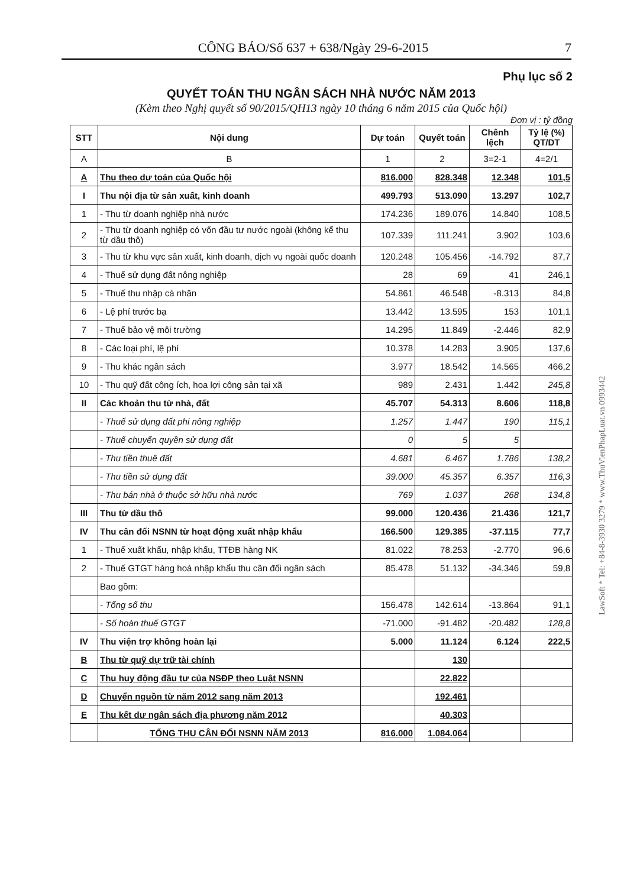CÔNG BÁO/Số 637 + 638/Ngày 29-6-2015 7
Phụ lục số 2
QUYẾT TOÁN THU NGÂN SÁCH NHÀ NƯỚC NĂM 2013
(Kèm theo Nghị quyết số 90/2015/QH13 ngày 10 tháng 6 năm 2015 của Quốc hội)
Đơn vị : tỷ đồng
| STT | Nội dung | Dự toán | Quyết toán | Chênh lệch | Tỷ lệ (%) QT/DT |
| --- | --- | --- | --- | --- | --- |
| A | B | 1 | 2 | 3=2-1 | 4=2/1 |
| A | Thu theo dự toán của Quốc hội | 816.000 | 828.348 | 12.348 | 101,5 |
| I | Thu nội địa từ sản xuất, kinh doanh | 499.793 | 513.090 | 13.297 | 102,7 |
| 1 | - Thu từ doanh nghiệp nhà nước | 174.236 | 189.076 | 14.840 | 108,5 |
| 2 | - Thu từ doanh nghiệp có vốn đầu tư nước ngoài (không kể thu từ dầu thô) | 107.339 | 111.241 | 3.902 | 103,6 |
| 3 | - Thu từ khu vực sản xuất, kinh doanh, dịch vụ ngoài quốc doanh | 120.248 | 105.456 | -14.792 | 87,7 |
| 4 | - Thuế sử dụng đất nông nghiệp | 28 | 69 | 41 | 246,1 |
| 5 | - Thuế thu nhập cá nhân | 54.861 | 46.548 | -8.313 | 84,8 |
| 6 | - Lệ phí trước bạ | 13.442 | 13.595 | 153 | 101,1 |
| 7 | - Thuế bảo vệ môi trường | 14.295 | 11.849 | -2.446 | 82,9 |
| 8 | - Các loại phí, lệ phí | 10.378 | 14.283 | 3.905 | 137,6 |
| 9 | - Thu khác ngân sách | 3.977 | 18.542 | 14.565 | 466,2 |
| 10 | - Thu quỹ đất công ích, hoa lợi công sản tại xã | 989 | 2.431 | 1.442 | 245,8 |
| II | Các khoản thu từ nhà, đất | 45.707 | 54.313 | 8.606 | 118,8 |
| | - Thuế sử dụng đất phi nông nghiệp | 1.257 | 1.447 | 190 | 115,1 |
| | - Thuế chuyển quyền sử dụng đất | 0 | 5 | 5 | |
| | - Thu tiền thuê đất | 4.681 | 6.467 | 1.786 | 138,2 |
| | - Thu tiền sử dụng đất | 39.000 | 45.357 | 6.357 | 116,3 |
| | - Thu bán nhà ở thuộc sở hữu nhà nước | 769 | 1.037 | 268 | 134,8 |
| III | Thu từ dầu thô | 99.000 | 120.436 | 21.436 | 121,7 |
| IV | Thu cân đối NSNN từ hoạt động xuất nhập khẩu | 166.500 | 129.385 | -37.115 | 77,7 |
| 1 | - Thuế xuất khẩu, nhập khẩu, TTĐB hàng NK | 81.022 | 78.253 | -2.770 | 96,6 |
| 2 | - Thuế GTGT hàng hoá nhập khẩu thu cân đối ngân sách | 85.478 | 51.132 | -34.346 | 59,8 |
| | Bao gồm: | | | | |
| | - Tổng số thu | 156.478 | 142.614 | -13.864 | 91,1 |
| | - Số hoàn thuế GTGT | -71.000 | -91.482 | -20.482 | 128,8 |
| IV | Thu viện trợ không hoàn lại | 5.000 | 11.124 | 6.124 | 222,5 |
| B | Thu từ quỹ dự trữ tài chính | | 130 | | |
| C | Thu huy động đầu tư của NSĐP theo Luật NSNN | | 22.822 | | |
| D | Chuyển nguồn từ năm 2012 sang năm 2013 | | 192.461 | | |
| E | Thu kết dư ngân sách địa phương năm 2012 | | 40.303 | | |
| | TỔNG THU CÂN ĐỐI NSNN NĂM 2013 | 816.000 | 1.084.064 | | |
LawSoft * Tel: +84-8-3930 3279 * www.ThuVienPhapLuat.vn 0993442